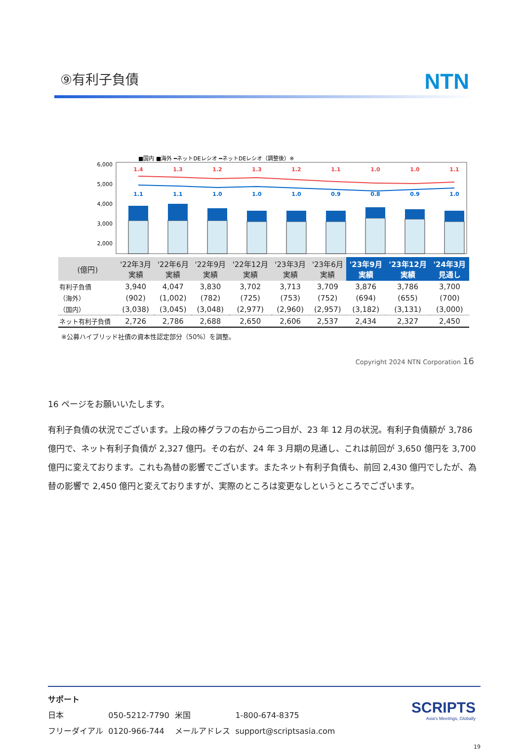⑨有利子負債
NTN
■国内 ■海外 ━ネットDEレシオ ━ネットDEレシオ（調整後）※
6,000
5,000
4,000
3,000
2,000
1.4
1.3
1.2
1.3
1.2
1.1
1.0
1.0
1.1
1.1
1.1
1.0
1.0
1.0
0.9
0.8
0.9
1.0
| (億円) | '22年3月 実績 | '22年6月 実績 | '22年9月 実績 | '22年12月 実績 | '23年3月 実績 | '23年6月 実績 | '23年9月 実績 | '23年12月 実績 | '24年3月 見通し |
| --- | --- | --- | --- | --- | --- | --- | --- | --- | --- |
| 有利子負債 | 3,940 | 4,047 | 3,830 | 3,702 | 3,713 | 3,709 | 3,876 | 3,786 | 3,700 |
| （海外） | (902) | (1,002) | (782) | (725) | (753) | (752) | (694) | (655) | (700) |
| （国内） | (3,038) | (3,045) | (3,048) | (2,977) | (2,960) | (2,957) | (3,182) | (3,131) | (3,000) |
| ネット有利子負債 | 2,726 | 2,786 | 2,688 | 2,650 | 2,606 | 2,537 | 2,434 | 2,327 | 2,450 |
※公募ハイブリッド社債の資本性認定部分（50%）を調整。
Copyright 2024 NTN Corporation 16
16 ページをお願いいたします。
有利子負債の状況でございます。上段の棒グラフの右から二つ目が、23 年 12 月の状況。有利子負債額が 3,786 億円で、ネット有利子負債が 2,327 億円。その右が、24 年 3 月期の見通し、これは前回が 3,650 億円を 3,700 億円に変えております。これも為替の影響でございます。またネット有利子負債も、前回 2,430 億円でしたが、為替の影響で 2,450 億円と変えておりますが、実際のところは変更なしというところでございます。
サポート
| 日本 | 050-5212-7790 | 米国 | 1-800-674-8375 |
| フリーダイアル | 0120-966-744 | メールアドレス | support@scriptsasia.com |
SCRIPTS
Asia's Meetings, Globally
19